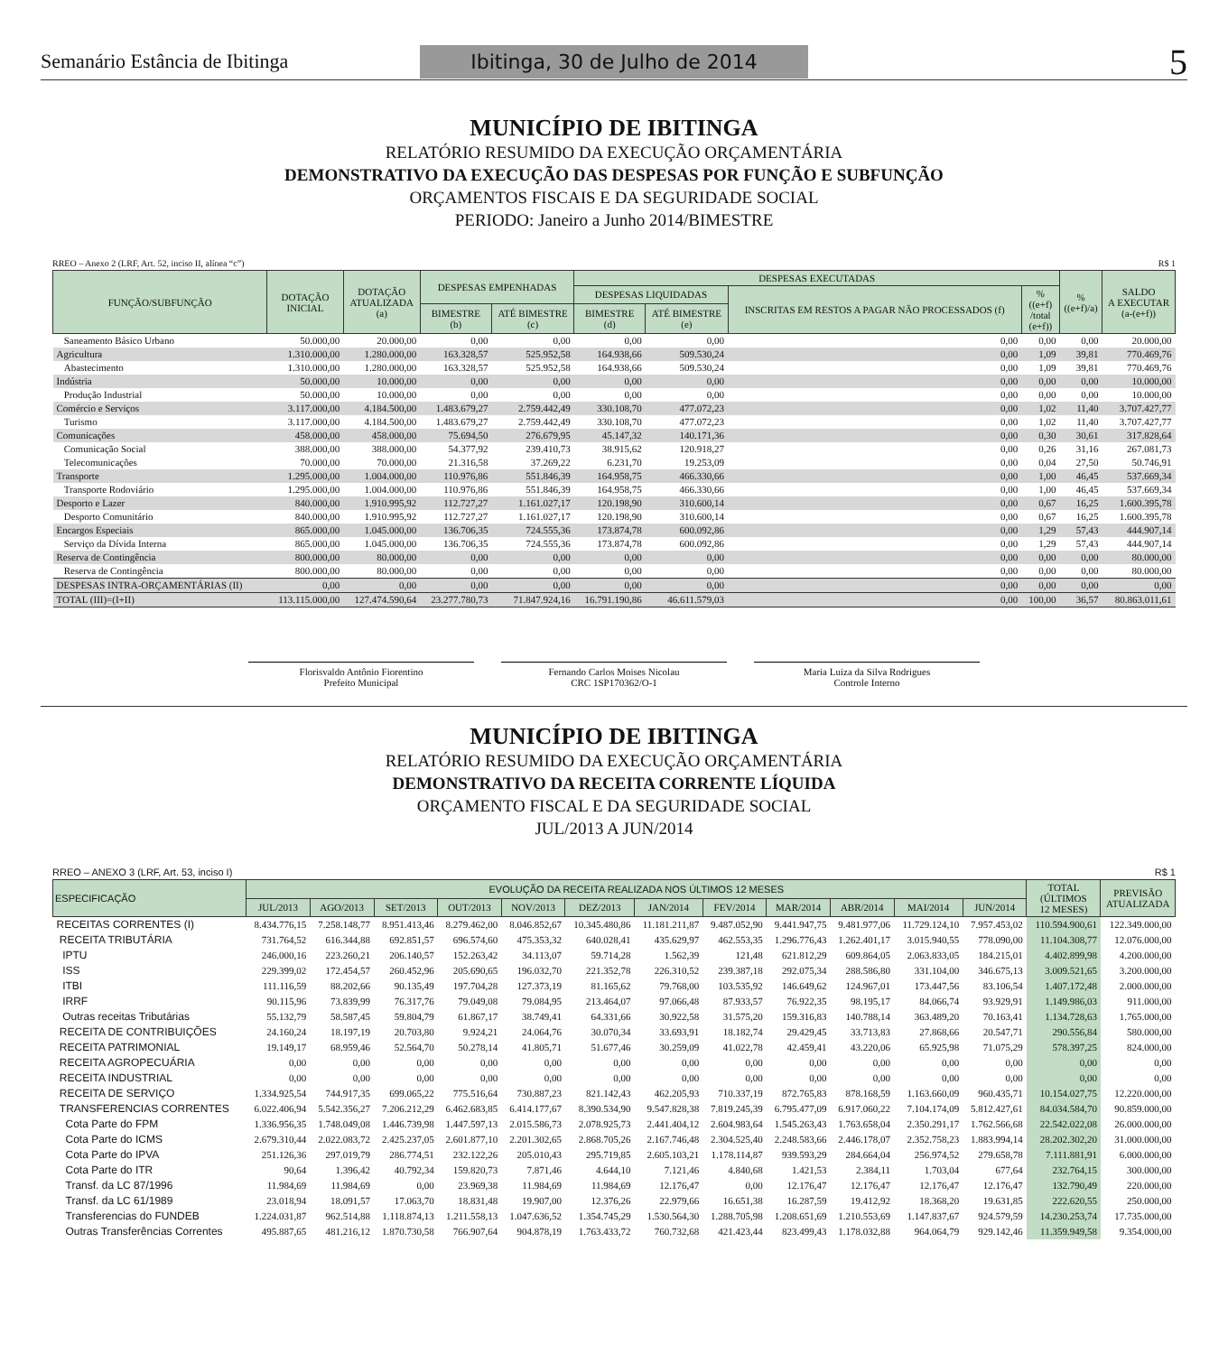Semanário Estância de Ibitinga Ibitinga, 30 de Julho de 2014 5
MUNICÍPIO DE IBITINGA
RELATÓRIO RESUMIDO DA EXECUÇÃO ORÇAMENTÁRIA
DEMONSTRATIVO DA EXECUÇÃO DAS DESPESAS POR FUNÇÃO E SUBFUNÇÃO
ORÇAMENTOS FISCAIS E DA SEGURIDADE SOCIAL
PERIODO: Janeiro a Junho 2014/BIMESTRE
RREO – Anexo 2 (LRF, Art. 52, inciso II, alínea “c”) R$ 1
| FUNÇÃO/SUBFUNÇÃO | DOTAÇÃO INICIAL | DOTAÇÃO ATUALIZADA (a) | DESPESAS EMPENHADAS | | DESPESAS EXECUTADAS | | | | % ((e+f)/a) | SALDO A EXECUTAR (a-(e+f)) |
| --- | --- | --- | --- | --- | --- | --- | --- | --- | --- | --- |
| | | | | | DESPESAS LIQUIDADAS | | INSCRITAS EM RESTOS A PAGAR NÃO PROCESSADOS (f) | % ((e+f) /total (e+f)) | | |
| | | | BIMESTRE (b) | ATÉ BIMESTRE (c) | BIMESTRE (d) | ATÉ BIMESTRE (e) | | | | |
| Saneamento Básico Urbano | 50.000,00 | 20.000,00 | 0,00 | 0,00 | 0,00 | 0,00 | 0,00 | 0,00 | 0,00 | 20.000,00 |
| Agricultura | 1.310.000,00 | 1.280.000,00 | 163.328,57 | 525.952,58 | 164.938,66 | 509.530,24 | 0,00 | 1,09 | 39,81 | 770.469,76 |
| Abastecimento | 1.310.000,00 | 1.280.000,00 | 163.328,57 | 525.952,58 | 164.938,66 | 509.530,24 | 0,00 | 1,09 | 39,81 | 770.469,76 |
| Indústria | 50.000,00 | 10.000,00 | 0,00 | 0,00 | 0,00 | 0,00 | 0,00 | 0,00 | 0,00 | 10.000,00 |
| Produção Industrial | 50.000,00 | 10.000,00 | 0,00 | 0,00 | 0,00 | 0,00 | 0,00 | 0,00 | 0,00 | 10.000,00 |
| Comércio e Serviços | 3.117.000,00 | 4.184.500,00 | 1.483.679,27 | 2.759.442,49 | 330.108,70 | 477.072,23 | 0,00 | 1,02 | 11,40 | 3.707.427,77 |
| Turismo | 3.117.000,00 | 4.184.500,00 | 1.483.679,27 | 2.759.442,49 | 330.108,70 | 477.072,23 | 0,00 | 1,02 | 11,40 | 3.707.427,77 |
| Comunicações | 458.000,00 | 458.000,00 | 75.694,50 | 276.679,95 | 45.147,32 | 140.171,36 | 0,00 | 0,30 | 30,61 | 317.828,64 |
| Comunicação Social | 388.000,00 | 388.000,00 | 54.377,92 | 239.410,73 | 38.915,62 | 120.918,27 | 0,00 | 0,26 | 31,16 | 267.081,73 |
| Telecomunicações | 70.000,00 | 70.000,00 | 21.316,58 | 37.269,22 | 6.231,70 | 19.253,09 | 0,00 | 0,04 | 27,50 | 50.746,91 |
| Transporte | 1.295.000,00 | 1.004.000,00 | 110.976,86 | 551.846,39 | 164.958,75 | 466.330,66 | 0,00 | 1,00 | 46,45 | 537.669,34 |
| Transporte Rodoviário | 1.295.000,00 | 1.004.000,00 | 110.976,86 | 551.846,39 | 164.958,75 | 466.330,66 | 0,00 | 1,00 | 46,45 | 537.669,34 |
| Desporto e Lazer | 840.000,00 | 1.910.995,92 | 112.727,27 | 1.161.027,17 | 120.198,90 | 310.600,14 | 0,00 | 0,67 | 16,25 | 1.600.395,78 |
| Desporto Comunitário | 840.000,00 | 1.910.995,92 | 112.727,27 | 1.161.027,17 | 120.198,90 | 310.600,14 | 0,00 | 0,67 | 16,25 | 1.600.395,78 |
| Encargos Especiais | 865.000,00 | 1.045.000,00 | 136.706,35 | 724.555,36 | 173.874,78 | 600.092,86 | 0,00 | 1,29 | 57,43 | 444.907,14 |
| Serviço da Dívida Interna | 865.000,00 | 1.045.000,00 | 136.706,35 | 724.555,36 | 173.874,78 | 600.092,86 | 0,00 | 1,29 | 57,43 | 444.907,14 |
| Reserva de Contingência | 800.000,00 | 80.000,00 | 0,00 | 0,00 | 0,00 | 0,00 | 0,00 | 0,00 | 0,00 | 80.000,00 |
| Reserva de Contingência | 800.000,00 | 80.000,00 | 0,00 | 0,00 | 0,00 | 0,00 | 0,00 | 0,00 | 0,00 | 80.000,00 |
| DESPESAS INTRA-ORÇAMENTÁRIAS (II) | 0,00 | 0,00 | 0,00 | 0,00 | 0,00 | 0,00 | 0,00 | 0,00 | 0,00 | 0,00 |
| TOTAL (III)=(I+II) | 113.115.000,00 | 127.474.590,64 | 23.277.780,73 | 71.847.924,16 | 16.791.190,86 | 46.611.579,03 | 0,00 | 100,00 | 36,57 | 80.863.011,61 |
Florisvaldo Antônio Fiorentino
Prefeito Municipal
Fernando Carlos Moises Nicolau
CRC 1SP170362/O-1
Maria Luiza da Silva Rodrigues
Controle Interno
MUNICÍPIO DE IBITINGA
RELATÓRIO RESUMIDO DA EXECUÇÃO ORÇAMENTÁRIA
DEMONSTRATIVO DA RECEITA CORRENTE LÍQUIDA
ORÇAMENTO FISCAL E DA SEGURIDADE SOCIAL
JUL/2013 A JUN/2014
RREO – ANEXO 3 (LRF, Art. 53, inciso I) R$ 1
| ESPECIFICAÇÃO | EVOLUÇÃO DA RECEITA REALIZADA NOS ÚLTIMOS 12 MESES | | | | | | | | | | | | TOTAL (ÚLTIMOS 12 MESES) | PREVISÃO ATUALIZADA |
| --- | --- | --- | --- | --- | --- | --- | --- | --- | --- | --- | --- | --- | --- | --- |
| | JUL/2013 | AGO/2013 | SET/2013 | OUT/2013 | NOV/2013 | DEZ/2013 | JAN/2014 | FEV/2014 | MAR/2014 | ABR/2014 | MAI/2014 | JUN/2014 | | |
| RECEITAS CORRENTES (I) | 8.434.776,15 | 7.258.148,77 | 8.951.413,46 | 8.279.462,00 | 8.046.852,67 | 10.345.480,86 | 11.181.211,87 | 9.487.052,90 | 9.441.947,75 | 9.481.977,06 | 11.729.124,10 | 7.957.453,02 | 110.594.900,61 | 122.349.000,00 |
| RECEITA TRIBUTÁRIA | 731.764,52 | 616.344,88 | 692.851,57 | 696.574,60 | 475.353,32 | 640.028,41 | 435.629,97 | 462.553,35 | 1.296.776,43 | 1.262.401,17 | 3.015.940,55 | 778.090,00 | 11.104.308,77 | 12.076.000,00 |
| IPTU | 246.000,16 | 223.260,21 | 206.140,57 | 152.263,42 | 34.113,07 | 59.714,28 | 1.562,39 | 121,48 | 621.812,29 | 609.864,05 | 2.063.833,05 | 184.215,01 | 4.402.899,98 | 4.200.000,00 |
| ISS | 229.399,02 | 172.454,57 | 260.452,96 | 205.690,65 | 196.032,70 | 221.352,78 | 226.310,52 | 239.387,18 | 292.075,34 | 288.586,80 | 331.104,00 | 346.675,13 | 3.009.521,65 | 3.200.000,00 |
| ITBI | 111.116,59 | 88.202,66 | 90.135,49 | 197.704,28 | 127.373,19 | 81.165,62 | 79.768,00 | 103.535,92 | 146.649,62 | 124.967,01 | 173.447,56 | 83.106,54 | 1.407.172,48 | 2.000.000,00 |
| IRRF | 90.115,96 | 73.839,99 | 76.317,76 | 79.049,08 | 79.084,95 | 213.464,07 | 97.066,48 | 87.933,57 | 76.922,35 | 98.195,17 | 84.066,74 | 93.929,91 | 1.149.986,03 | 911.000,00 |
| Outras receitas Tributárias | 55.132,79 | 58.587,45 | 59.804,79 | 61.867,17 | 38.749,41 | 64.331,66 | 30.922,58 | 31.575,20 | 159.316,83 | 140.788,14 | 363.489,20 | 70.163,41 | 1.134.728,63 | 1.765.000,00 |
| RECEITA DE CONTRIBUIÇÕES | 24.160,24 | 18.197,19 | 20.703,80 | 9.924,21 | 24.064,76 | 30.070,34 | 33.693,91 | 18.182,74 | 29.429,45 | 33.713,83 | 27.868,66 | 20.547,71 | 290.556,84 | 580.000,00 |
| RECEITA PATRIMONIAL | 19.149,17 | 68.959,46 | 52.564,70 | 50.278,14 | 41.805,71 | 51.677,46 | 30.259,09 | 41.022,78 | 42.459,41 | 43.220,06 | 65.925,98 | 71.075,29 | 578.397,25 | 824.000,00 |
| RECEITA AGROPECUÁRIA | 0,00 | 0,00 | 0,00 | 0,00 | 0,00 | 0,00 | 0,00 | 0,00 | 0,00 | 0,00 | 0,00 | 0,00 | 0,00 | 0,00 |
| RECEITA INDUSTRIAL | 0,00 | 0,00 | 0,00 | 0,00 | 0,00 | 0,00 | 0,00 | 0,00 | 0,00 | 0,00 | 0,00 | 0,00 | 0,00 | 0,00 |
| RECEITA DE SERVIÇO | 1.334.925,54 | 744.917,35 | 699.065,22 | 775.516,64 | 730.887,23 | 821.142,43 | 462.205,93 | 710.337,19 | 872.765,83 | 878.168,59 | 1.163.660,09 | 960.435,71 | 10.154.027,75 | 12.220.000,00 |
| TRANSFERENCIAS CORRENTES | 6.022.406,94 | 5.542.356,27 | 7.206.212,29 | 6.462.683,85 | 6.414.177,67 | 8.390.534,90 | 9.547.828,38 | 7.819.245,39 | 6.795.477,09 | 6.917.060,22 | 7.104.174,09 | 5.812.427,61 | 84.034.584,70 | 90.859.000,00 |
| Cota Parte do FPM | 1.336.956,35 | 1.748.049,08 | 1.446.739,98 | 1.447.597,13 | 2.015.586,73 | 2.078.925,73 | 2.441.404,12 | 2.604.983,64 | 1.545.263,43 | 1.763.658,04 | 2.350.291,17 | 1.762.566,68 | 22.542.022,08 | 26.000.000,00 |
| Cota Parte do ICMS | 2.679.310,44 | 2.022.083,72 | 2.425.237,05 | 2.601.877,10 | 2.201.302,65 | 2.868.705,26 | 2.167.746,48 | 2.304.525,40 | 2.248.583,66 | 2.446.178,07 | 2.352.758,23 | 1.883.994,14 | 28.202.302,20 | 31.000.000,00 |
| Cota Parte do IPVA | 251.126,36 | 297.019,79 | 286.774,51 | 232.122,26 | 205.010,43 | 295.719,85 | 2.605.103,21 | 1.178.114,87 | 939.593,29 | 284.664,04 | 256.974,52 | 279.658,78 | 7.111.881,91 | 6.000.000,00 |
| Cota Parte do ITR | 90,64 | 1.396,42 | 40.792,34 | 159.820,73 | 7.871,46 | 4.644,10 | 7.121,46 | 4.840,68 | 1.421,53 | 2.384,11 | 1.703,04 | 677,64 | 232.764,15 | 300.000,00 |
| Transf. da LC 87/1996 | 11.984,69 | 11.984,69 | 0,00 | 23.969,38 | 11.984,69 | 11.984,69 | 12.176,47 | 0,00 | 12.176,47 | 12.176,47 | 12.176,47 | 12.176,47 | 132.790,49 | 220.000,00 |
| Transf. da LC 61/1989 | 23.018,94 | 18.091,57 | 17.063,70 | 18.831,48 | 19.907,00 | 12.376,26 | 22.979,66 | 16.651,38 | 16.287,59 | 19.412,92 | 18.368,20 | 19.631,85 | 222.620,55 | 250.000,00 |
| Transferencias do FUNDEB | 1.224.031,87 | 962.514,88 | 1.118.874,13 | 1.211.558,13 | 1.047.636,52 | 1.354.745,29 | 1.530.564,30 | 1.288.705,98 | 1.208.651,69 | 1.210.553,69 | 1.147.837,67 | 924.579,59 | 14.230.253,74 | 17.735.000,00 |
| Outras Transferências Correntes | 495.887,65 | 481.216,12 | 1.870.730,58 | 766.907,64 | 904.878,19 | 1.763.433,72 | 760.732,68 | 421.423,44 | 823.499,43 | 1.178.032,88 | 964.064,79 | 929.142,46 | 11.359.949,58 | 9.354.000,00 |